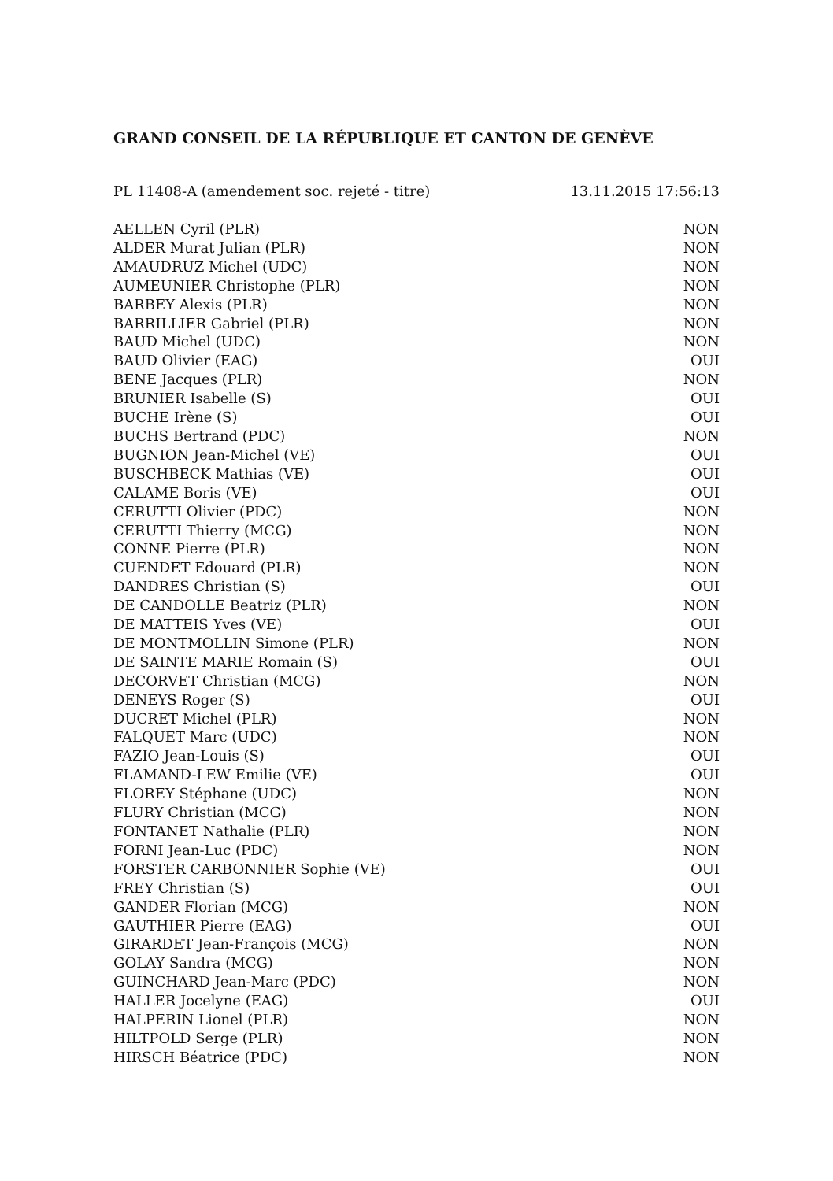GRAND CONSEIL DE LA RÉPUBLIQUE ET CANTON DE GENÈVE
PL 11408-A (amendement soc. rejeté - titre) 13.11.2015 17:56:13
| AELLEN Cyril (PLR) | NON |
| ALDER Murat Julian (PLR) | NON |
| AMAUDRUZ Michel (UDC) | NON |
| AUMEUNIER Christophe (PLR) | NON |
| BARBEY Alexis (PLR) | NON |
| BARRILLIER Gabriel (PLR) | NON |
| BAUD Michel (UDC) | NON |
| BAUD Olivier (EAG) | OUI |
| BENE Jacques (PLR) | NON |
| BRUNIER Isabelle (S) | OUI |
| BUCHE Irène (S) | OUI |
| BUCHS Bertrand (PDC) | NON |
| BUGNION Jean-Michel (VE) | OUI |
| BUSCHBECK Mathias (VE) | OUI |
| CALAME Boris (VE) | OUI |
| CERUTTI Olivier (PDC) | NON |
| CERUTTI Thierry (MCG) | NON |
| CONNE Pierre (PLR) | NON |
| CUENDET Edouard (PLR) | NON |
| DANDRES Christian (S) | OUI |
| DE CANDOLLE Beatriz (PLR) | NON |
| DE MATTEIS Yves (VE) | OUI |
| DE MONTMOLLIN Simone (PLR) | NON |
| DE SAINTE MARIE Romain (S) | OUI |
| DECORVET Christian (MCG) | NON |
| DENEYS Roger (S) | OUI |
| DUCRET Michel (PLR) | NON |
| FALQUET Marc (UDC) | NON |
| FAZIO Jean-Louis (S) | OUI |
| FLAMAND-LEW Emilie (VE) | OUI |
| FLOREY Stéphane (UDC) | NON |
| FLURY Christian (MCG) | NON |
| FONTANET Nathalie (PLR) | NON |
| FORNI Jean-Luc (PDC) | NON |
| FORSTER CARBONNIER Sophie (VE) | OUI |
| FREY Christian (S) | OUI |
| GANDER Florian (MCG) | NON |
| GAUTHIER Pierre (EAG) | OUI |
| GIRARDET Jean-François (MCG) | NON |
| GOLAY Sandra (MCG) | NON |
| GUINCHARD Jean-Marc (PDC) | NON |
| HALLER Jocelyne (EAG) | OUI |
| HALPERIN Lionel (PLR) | NON |
| HILTPOLD Serge (PLR) | NON |
| HIRSCH Béatrice (PDC) | NON |